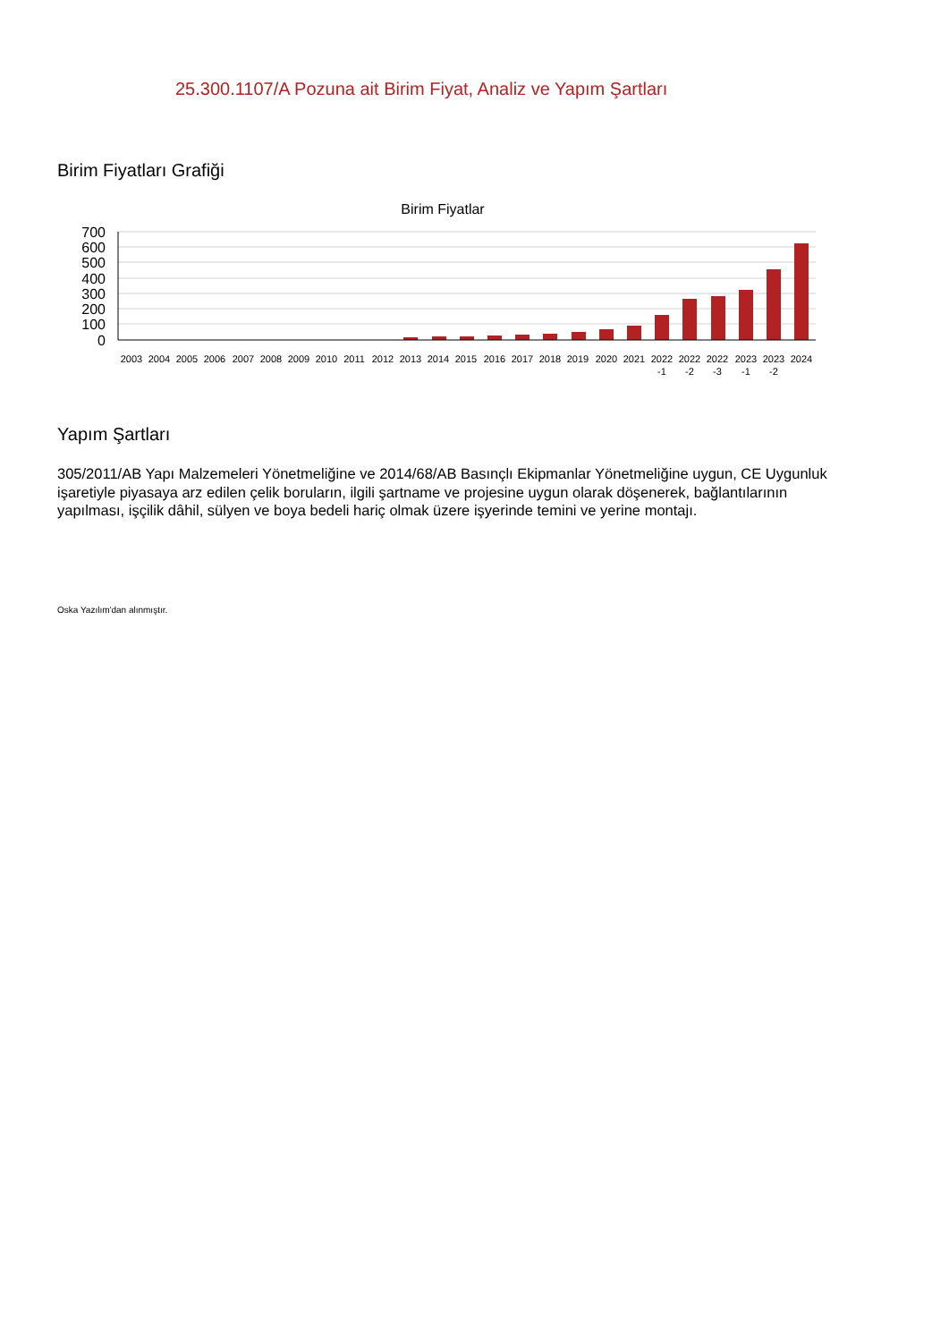25.300.1107/A Pozuna ait Birim Fiyat, Analiz ve Yapım Şartları
Birim Fiyatları Grafiği
Birim Fiyatlar
700
600
500
400
300
200
100
0
2003
2004
2005
2006
2007
2008
2009
2010
2011
2012
2013
2014
2015
2016
2017
2018
2019
2020
2021
2022
-1
2022
-2
2022
-3
2023
-1
2023
-2
2024
Yapım Şartları
305/2011/AB Yapı Malzemeleri Yönetmeliğine ve 2014/68/AB Basınçlı Ekipmanlar Yönetmeliğine uygun, CE Uygunluk işaretiyle piyasaya arz edilen çelik boruların, ilgili şartname ve projesine uygun olarak döşenerek, bağlantılarının yapılması, işçilik dâhil, sülyen ve boya bedeli hariç olmak üzere işyerinde temini ve yerine montajı.
Oska Yazılım'dan alınmıştır.